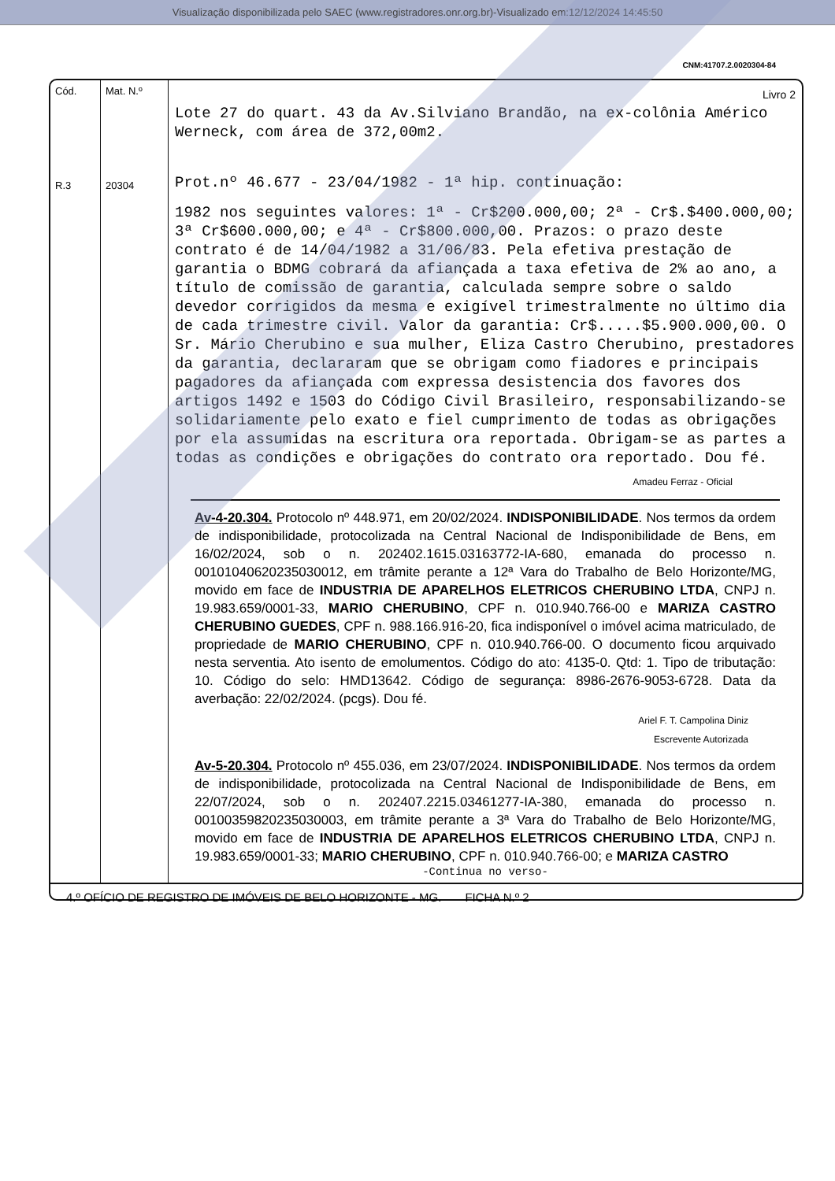Visualização disponibilizada pelo SAEC (www.registradores.onr.org.br)-Visualizado em:12/12/2024 14:45:50
CNM:41707.2.0020304-84
Cód.
R.3
Mat. N.º
20304
Livro 2
Lote 27 do quart. 43 da Av.Silviano Brandão, na ex-colônia Américo Werneck, com área de 372,00m2.
Prot.nº 46.677 - 23/04/1982 - 1ª hip. continuação:
1982 nos seguintes valores: 1ª - Cr$200.000,00; 2ª - Cr$.$400.000,00; 3ª Cr$600.000,00; e 4ª - Cr$800.000,00. Prazos: o prazo deste contrato é de 14/04/1982 a 31/06/83. Pela efetiva prestação de garantia o BDMG cobrará da afiançada a taxa efetiva de 2% ao ano, a título de comissão de garantia, calculada sempre sobre o saldo devedor corrigidos da mesma e exigível trimestralmente no último dia de cada trimestre civil. Valor da garantia: Cr$.....$5.900.000,00. O Sr. Mário Cherubino e sua mulher, Eliza Castro Cherubino, prestadores da garantia, declararam que se obrigam como fiadores e principais pagadores da afiançada com expressa desistencia dos favores dos artigos 1492 e 1503 do Código Civil Brasileiro, responsabilizando-se solidariamente pelo exato e fiel cumprimento de todas as obrigações por ela assumidas na escritura ora reportada. Obrigam-se as partes a todas as condições e obrigações do contrato ora reportado. Dou fé.
Amadeu Ferraz - Oficial
Av-4-20.304. Protocolo nº 448.971, em 20/02/2024. INDISPONIBILIDADE. Nos termos da ordem de indisponibilidade, protocolizada na Central Nacional de Indisponibilidade de Bens, em 16/02/2024, sob o n. 202402.1615.03163772-IA-680, emanada do processo n. 00101040620235030012, em trâmite perante a 12ª Vara do Trabalho de Belo Horizonte/MG, movido em face de INDUSTRIA DE APARELHOS ELETRICOS CHERUBINO LTDA, CNPJ n. 19.983.659/0001-33, MARIO CHERUBINO, CPF n. 010.940.766-00 e MARIZA CASTRO CHERUBINO GUEDES, CPF n. 988.166.916-20, fica indisponível o imóvel acima matriculado, de propriedade de MARIO CHERUBINO, CPF n. 010.940.766-00. O documento ficou arquivado nesta serventia. Ato isento de emolumentos. Código do ato: 4135-0. Qtd: 1. Tipo de tributação: 10. Código do selo: HMD13642. Código de segurança: 8986-2676-9053-6728. Data da averbação: 22/02/2024. (pcgs). Dou fé.
Ariel F. T. Campolina Diniz
Escrevente Autorizada
Av-5-20.304. Protocolo nº 455.036, em 23/07/2024. INDISPONIBILIDADE. Nos termos da ordem de indisponibilidade, protocolizada na Central Nacional de Indisponibilidade de Bens, em 22/07/2024, sob o n. 202407.2215.03461277-IA-380, emanada do processo n. 00100359820235030003, em trâmite perante a 3ª Vara do Trabalho de Belo Horizonte/MG, movido em face de INDUSTRIA DE APARELHOS ELETRICOS CHERUBINO LTDA, CNPJ n. 19.983.659/0001-33; MARIO CHERUBINO, CPF n. 010.940.766-00; e MARIZA CASTRO
-Continua no verso-
4.º OFÍCIO DE REGISTRO DE IMÓVEIS DE BELO HORIZONTE - MG. FICHA N.º 2